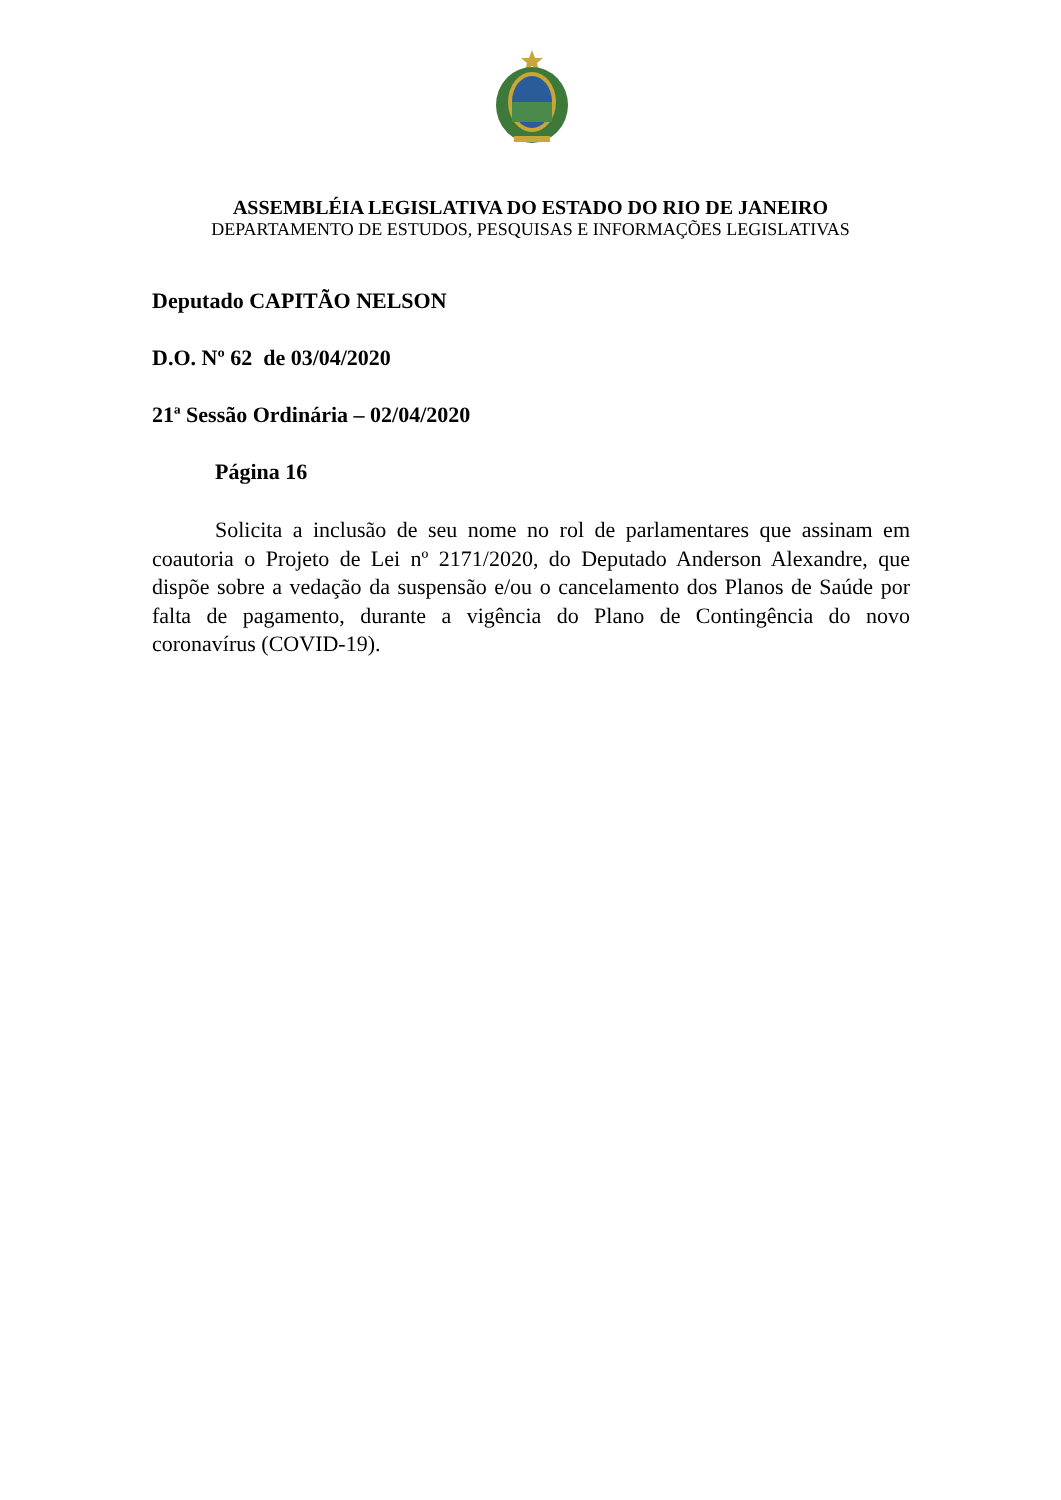ASSEMBLÉIA LEGISLATIVA DO ESTADO DO RIO DE JANEIRO
DEPARTAMENTO DE ESTUDOS, PESQUISAS E INFORMAÇÕES LEGISLATIVAS
Deputado CAPITÃO NELSON
D.O. Nº 62 de 03/04/2020
21ª Sessão Ordinária – 02/04/2020
Página 16
Solicita a inclusão de seu nome no rol de parlamentares que assinam em coautoria o Projeto de Lei nº 2171/2020, do Deputado Anderson Alexandre, que dispõe sobre a vedação da suspensão e/ou o cancelamento dos Planos de Saúde por falta de pagamento, durante a vigência do Plano de Contingência do novo coronavírus (COVID-19).